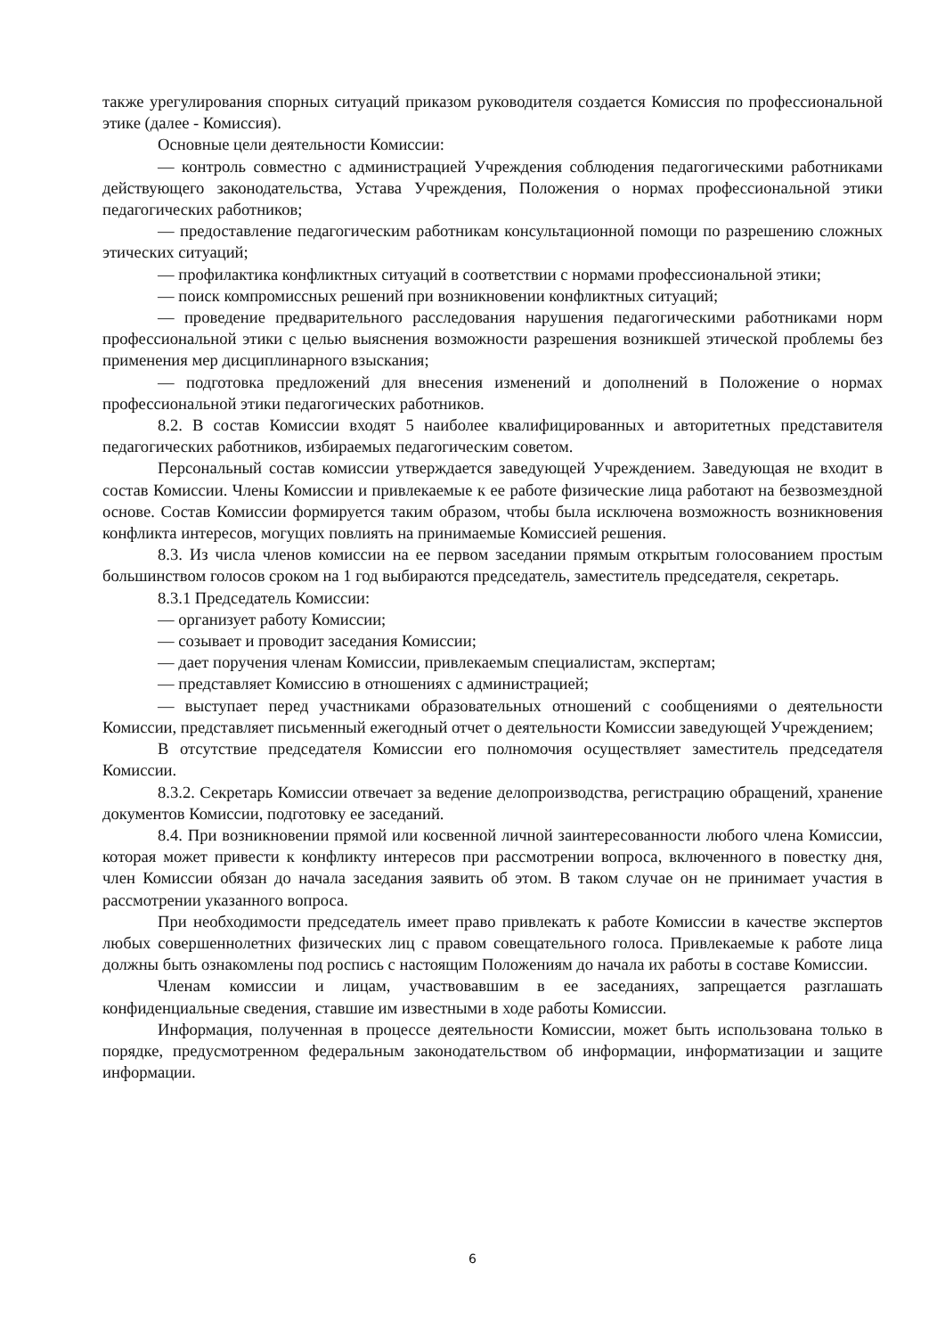также урегулирования спорных ситуаций приказом руководителя создается Комиссия по профессиональной этике (далее - Комиссия).
Основные цели деятельности Комиссии:
— контроль совместно с администрацией Учреждения соблюдения педагогическими работниками действующего законодательства, Устава Учреждения, Положения о нормах профессиональной этики педагогических работников;
— предоставление педагогическим работникам консультационной помощи по разрешению сложных этических ситуаций;
— профилактика конфликтных ситуаций в соответствии с нормами профессиональной этики;
— поиск компромиссных решений при возникновении конфликтных ситуаций;
— проведение предварительного расследования нарушения педагогическими работниками норм профессиональной этики с целью выяснения возможности разрешения возникшей этической проблемы без применения мер дисциплинарного взыскания;
— подготовка предложений для внесения изменений и дополнений в Положение о нормах профессиональной этики педагогических работников.
8.2. В состав Комиссии входят 5 наиболее квалифицированных и авторитетных представителя педагогических работников, избираемых педагогическим советом.
Персональный состав комиссии утверждается заведующей Учреждением. Заведующая не входит в состав Комиссии. Члены Комиссии и привлекаемые к ее работе физические лица работают на безвозмездной основе. Состав Комиссии формируется таким образом, чтобы была исключена возможность возникновения конфликта интересов, могущих повлиять на принимаемые Комиссией решения.
8.3. Из числа членов комиссии на ее первом заседании прямым открытым голосованием простым большинством голосов сроком на 1 год выбираются председатель, заместитель председателя, секретарь.
8.3.1 Председатель Комиссии:
— организует работу Комиссии;
— созывает и проводит заседания Комиссии;
— дает поручения членам Комиссии, привлекаемым специалистам, экспертам;
— представляет Комиссию в отношениях с администрацией;
— выступает перед участниками образовательных отношений с сообщениями о деятельности Комиссии, представляет письменный ежегодный отчет о деятельности Комиссии заведующей Учреждением;
В отсутствие председателя Комиссии его полномочия осуществляет заместитель председателя Комиссии.
8.3.2. Секретарь Комиссии отвечает за ведение делопроизводства, регистрацию обращений, хранение документов Комиссии, подготовку ее заседаний.
8.4. При возникновении прямой или косвенной личной заинтересованности любого члена Комиссии, которая может привести к конфликту интересов при рассмотрении вопроса, включенного в повестку дня, член Комиссии обязан до начала заседания заявить об этом. В таком случае он не принимает участия в рассмотрении указанного вопроса.
При необходимости председатель имеет право привлекать к работе Комиссии в качестве экспертов любых совершеннолетних физических лиц с правом совещательного голоса. Привлекаемые к работе лица должны быть ознакомлены под роспись с настоящим Положениям до начала их работы в составе Комиссии.
Членам комиссии и лицам, участвовавшим в ее заседаниях, запрещается разглашать конфиденциальные сведения, ставшие им известными в ходе работы Комиссии.
Информация, полученная в процессе деятельности Комиссии, может быть использована только в порядке, предусмотренном федеральным законодательством об информации, информатизации и защите информации.
6